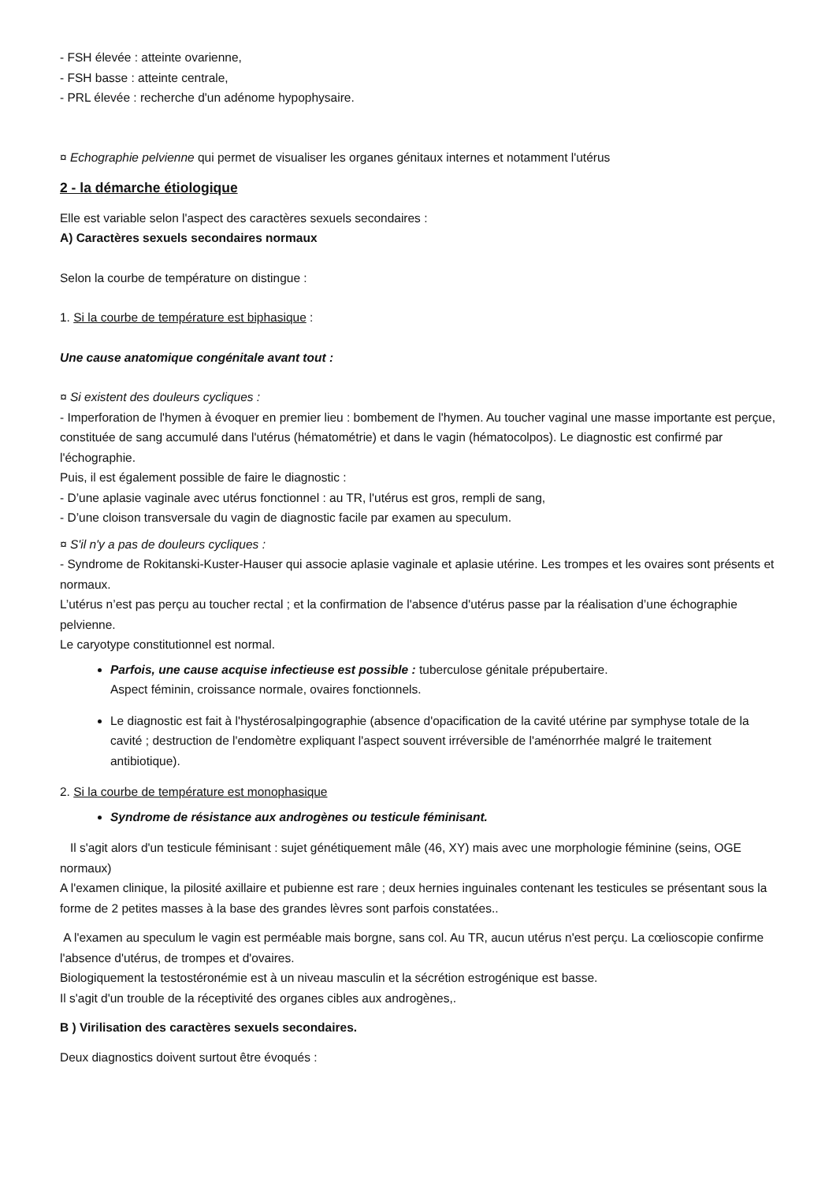- FSH élevée : atteinte ovarienne,
- FSH basse : atteinte centrale,
- PRL élevée : recherche d'un adénome hypophysaire.
¤ Echographie pelvienne qui permet de visualiser les organes génitaux internes et notamment l'utérus
2 - la démarche étiologique
Elle est variable selon l'aspect des caractères sexuels secondaires :
A) Caractères sexuels secondaires normaux
Selon la courbe de température on distingue :
1. Si la courbe de température est biphasique :
Une cause anatomique congénitale avant tout :
¤ Si existent des douleurs cycliques :
- Imperforation de l'hymen à évoquer en premier lieu : bombement de l'hymen. Au toucher vaginal une masse importante est perçue, constituée de sang accumulé dans l'utérus (hématométrie) et dans le vagin (hématocolpos). Le diagnostic est confirmé par l'échographie.
Puis, il est également possible de faire le diagnostic :
- D’une aplasie vaginale avec utérus fonctionnel : au TR, l'utérus est gros, rempli de sang,
- D’une cloison transversale du vagin de diagnostic facile par examen au speculum.
¤ S'il n'y a pas de douleurs cycliques :
- Syndrome de Rokitanski-Kuster-Hauser qui associe aplasie vaginale et aplasie utérine. Les trompes et les ovaires sont présents et normaux.
L’utérus n’est pas perçu au toucher rectal ; et la confirmation de l'absence d'utérus passe par la réalisation d’une échographie pelvienne.
Le caryotype constitutionnel est normal.
Parfois, une cause acquise infectieuse est possible : tuberculose génitale prépubertaire.
Aspect féminin, croissance normale, ovaires fonctionnels.
Le diagnostic est fait à l'hystérosalpingographie (absence d'opacification de la cavité utérine par symphyse totale de la cavité ; destruction de l'endomètre expliquant l'aspect souvent irréversible de l'aménorrhée malgré le traitement antibiotique).
2. Si la courbe de température est monophasique
Syndrome de résistance aux androgènes ou testicule féminisant.
Il s'agit alors d'un testicule féminisant : sujet génétiquement mâle (46, XY) mais avec une morphologie féminine (seins, OGE normaux)
A l'examen clinique, la pilosité axillaire et pubienne est rare ; deux hernies inguinales contenant les testicules se présentant sous la forme de 2 petites masses à la base des grandes lèvres sont parfois constatées..
A l'examen au speculum le vagin est perméable mais borgne, sans col. Au TR, aucun utérus n'est perçu. La cœlioscopie confirme l'absence d'utérus, de trompes et d'ovaires.
Biologiquement la testostéronémie est à un niveau masculin et la sécrétion estrogénique est basse.
Il s'agit d'un trouble de la réceptivité des organes cibles aux androgènes,.
B ) Virilisation des caractères sexuels secondaires.
Deux diagnostics doivent surtout être évoqués :